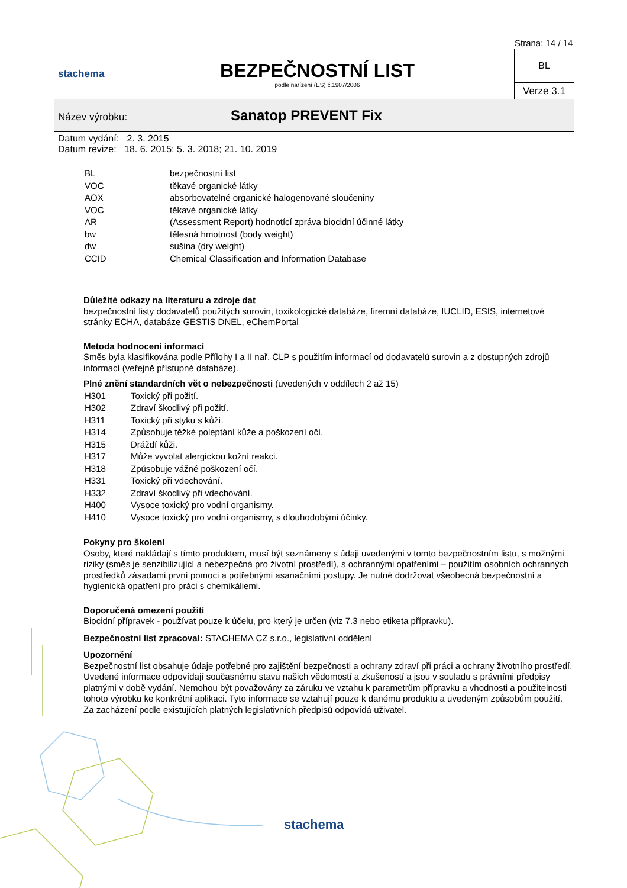Strana: 14 / 14
| stachema | BEZPEČNOSTNÍ LIST podle nařízení (ES) č.1907/2006 | BL |
| | | Verze 3.1 |
| Název výrobku: Sanatop PREVENT Fix | | |
| Datum vydání: 2. 3. 2015 Datum revize: 18. 6. 2015; 5. 3. 2018; 21. 10. 2019 | | |
| BL | bezpečnostní list |
| VOC | těkavé organické látky |
| AOX | absorbovatelné organické halogenované sloučeniny |
| VOC | těkavé organické látky |
| AR | (Assessment Report) hodnotící zpráva biocidní účinné látky |
| bw | tělesná hmotnost (body weight) |
| dw | sušina (dry weight) |
| CCID | Chemical Classification and Information Database |
Důležité odkazy na literaturu a zdroje dat
bezpečnostní listy dodavatelů použitých surovin, toxikologické databáze, firemní databáze, IUCLID, ESIS, internetové stránky ECHA, databáze GESTIS DNEL, eChemPortal
Metoda hodnocení informací
Směs byla klasifikována podle Přílohy I a II nař. CLP s použitím informací od dodavatelů surovin a z dostupných zdrojů informací (veřejně přístupné databáze).
Plné znění standardních vět o nebezpečnosti (uvedených v oddílech 2 až 15)
| H301 | Toxický při požití. |
| H302 | Zdraví škodlivý při požití. |
| H311 | Toxický při styku s kůží. |
| H314 | Způsobuje těžké poleptání kůže a poškození očí. |
| H315 | Dráždí kůži. |
| H317 | Může vyvolat alergickou kožní reakci. |
| H318 | Způsobuje vážné poškození očí. |
| H331 | Toxický při vdechování. |
| H332 | Zdraví škodlivý při vdechování. |
| H400 | Vysoce toxický pro vodní organismy. |
| H410 | Vysoce toxický pro vodní organismy, s dlouhodobými účinky. |
Pokyny pro školení
Osoby, které nakládají s tímto produktem, musí být seznámeny s údaji uvedenými v tomto bezpečnostním listu, s možnými riziky (směs je senzibilizující a nebezpečná pro životní prostředí), s ochrannými opatřeními – použitím osobních ochranných prostředků zásadami první pomoci a potřebnými asanačními postupy. Je nutné dodržovat všeobecná bezpečnostní a hygienická opatření pro práci s chemikáliemi.
Doporučená omezení použití
Biocidní přípravek - používat pouze k účelu, pro který je určen (viz 7.3 nebo etiketa přípravku).
Bezpečnostní list zpracoval: STACHEMA CZ s.r.o., legislativní oddělení
Upozornění
Bezpečnostní list obsahuje údaje potřebné pro zajištění bezpečnosti a ochrany zdraví při práci a ochrany životního prostředí. Uvedené informace odpovídají současnému stavu našich vědomostí a zkušeností a jsou v souladu s právními předpisy platnými v době vydání. Nemohou být považovány za záruku ve vztahu k parametrům přípravku a vhodnosti a použitelnosti tohoto výrobku ke konkrétní aplikaci. Tyto informace se vztahují pouze k danému produktu a uvedeným způsobům použití. Za zacházení podle existujících platných legislativních předpisů odpovídá uživatel.
stachema